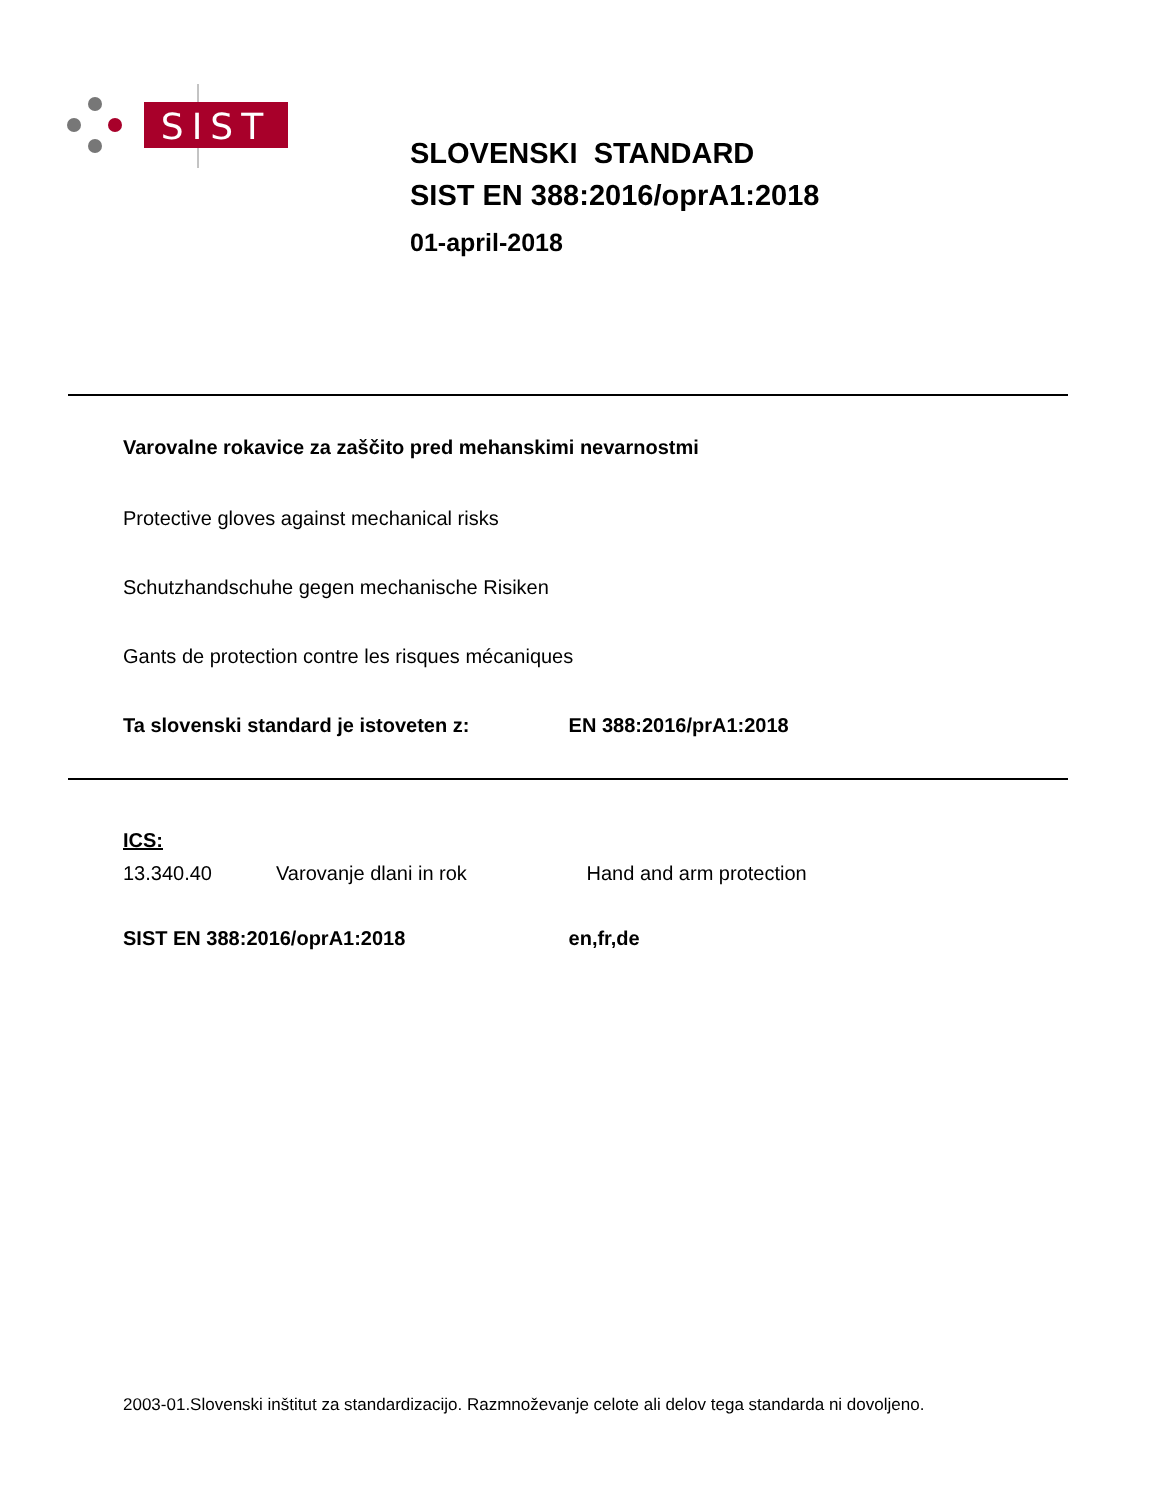SIST
SLOVENSKI STANDARD
SIST EN 388:2016/oprA1:2018
01-april-2018
Varovalne rokavice za zaščito pred mehanskimi nevarnostmi
Protective gloves against mechanical risks
Schutzhandschuhe gegen mechanische Risiken
Gants de protection contre les risques mécaniques
Ta slovenski standard je istoveten z: EN 388:2016/prA1:2018
ICS:
13.340.40 Varovanje dlani in rok Hand and arm protection
SIST EN 388:2016/oprA1:2018 en,fr,de
2003-01.Slovenski inštitut za standardizacijo. Razmnoževanje celote ali delov tega standarda ni dovoljeno.